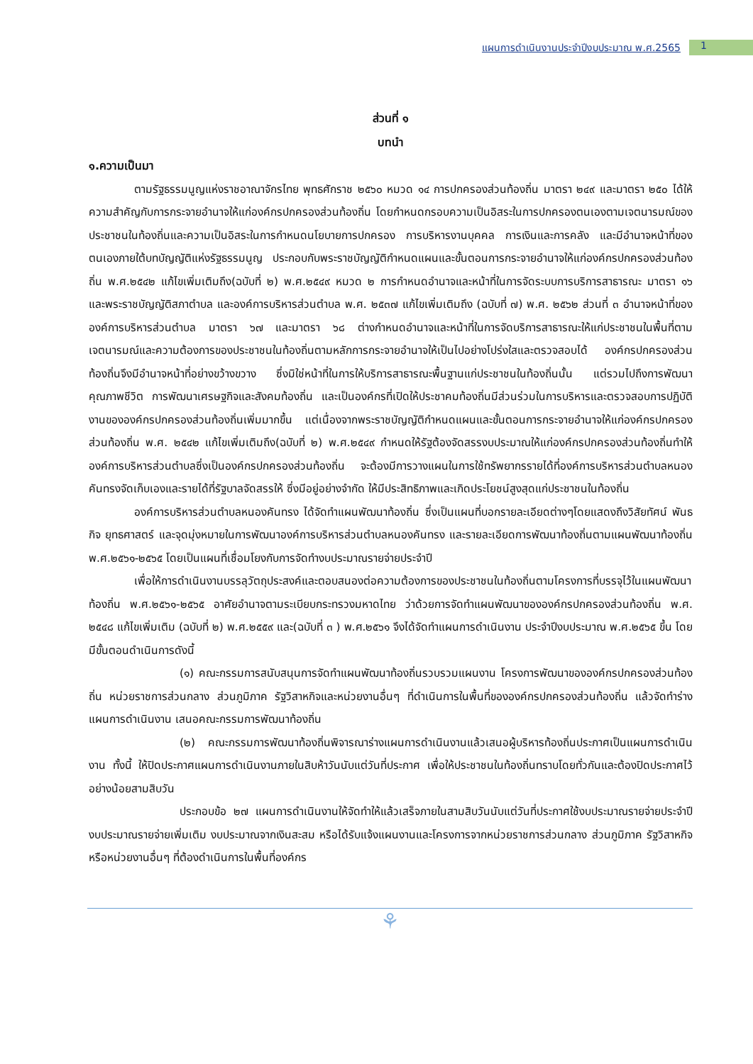แผนการดำเนินงานประจำปีงบประมาณ พ.ศ.2565
1
ส่วนที่ ๑
บทนำ
๑.ความเป็นมา
ตามรัฐธรรมนูญแห่งราชอาณาจักรไทย พุทธศักราช ๒๕๖๐ หมวด ๑๔ การปกครองส่วนท้องถิ่น มาตรา ๒๔๙ และมาตรา ๒๕๐ ได้ให้ความสำคัญกับการกระจายอำนาจให้แก่องค์กรปกครองส่วนท้องถิ่น โดยกำหนดกรอบความเป็นอิสระในการปกครองตนเองตามเจตนารมณ์ของประชาชนในท้องถิ่นและความเป็นอิสระในการกำหนดนโยบายการปกครอง การบริหารงานบุคคล การเงินและการคลัง และมีอำนาจหน้าที่ของตนเองภายใต้บทบัญญัติแห่งรัฐธรรมนูญ ประกอบกับพระราชบัญญัติกำหนดแผนและขั้นตอนการกระจายอำนาจให้แก่องค์กรปกครองส่วนท้องถิ่น พ.ศ.๒๕๔๒ แก้ไขเพิ่มเติมถึง(ฉบับที่ ๒) พ.ศ.๒๕๔๙ หมวด ๒ การกำหนดอำนาจและหน้าที่ในการจัดระบบการบริการสาธารณะ มาตรา ๑๖ และพระราชบัญญัติสภาตำบล และองค์การบริหารส่วนตำบล พ.ศ. ๒๕๓๗ แก้ไขเพิ่มเติมถึง (ฉบับที่ ๗) พ.ศ. ๒๕๖๒ ส่วนที่ ๓ อำนาจหน้าที่ขององค์การบริหารส่วนตำบล มาตรา ๖๗ และมาตรา ๖๘ ต่างกำหนดอำนาจและหน้าที่ในการจัดบริการสาธารณะให้แก่ประชาชนในพื้นที่ตามเจตนารมณ์และความต้องการของประชาชนในท้องถิ่นตามหลักการกระจายอำนาจให้เป็นไปอย่างโปร่งใสและตรวจสอบได้ องค์กรปกครองส่วนท้องถิ่นจึงมีอำนาจหน้าที่อย่างขว้างขวาง ซึ่งมิใช่หน้าที่ในการให้บริการสาธารณะพื้นฐานแก่ประชาชนในท้องถิ่นนั้น แต่รวมไปถึงการพัฒนาคุณภาพชีวิต การพัฒนาเศรษฐกิจและสังคมท้องถิ่น และเป็นองค์กรที่เปิดให้ประชาคมท้องถิ่นมีส่วนร่วมในการบริหารและตรวจสอบการปฏิบัติงานขององค์กรปกครองส่วนท้องถิ่นเพิ่มมากขึ้น แต่เนื่องจากพระราชบัญญัติกำหนดแผนและขั้นตอนการกระจายอำนาจให้แก่องค์กรปกครองส่วนท้องถิ่น พ.ศ. ๒๕๔๒ แก้ไขเพิ่มเติมถึง(ฉบับที่ ๒) พ.ศ.๒๕๔๙ กำหนดให้รัฐต้องจัดสรรงบประมาณให้แก่องค์กรปกครองส่วนท้องถิ่นทำให้องค์การบริหารส่วนตำบลซึ่งเป็นองค์กรปกครองส่วนท้องถิ่น จะต้องมีการวางแผนในการใช้ทรัพยากรรายได้ที่องค์การบริหารส่วนตำบลหนองคันทรงจัดเก็บเองและรายได้ที่รัฐบาลจัดสรรให้ ซึ่งมีอยู่อย่างจำกัด ให้มีประสิทธิภาพและเกิดประโยชน์สูงสุดแก่ประชาชนในท้องถิ่น
องค์การบริหารส่วนตำบลหนองคันทรง ได้จัดทำแผนพัฒนาท้องถิ่น ซึ่งเป็นแผนที่บอกรายละเอียดต่างๆโดยแสดงถึงวิสัยทัศน์ พันธกิจ ยุทธศาสตร์ และจุดมุ่งหมายในการพัฒนาองค์การบริหารส่วนตำบลหนองคันทรง และรายละเอียดการพัฒนาท้องถิ่นตามแผนพัฒนาท้องถิ่น พ.ศ.๒๕๖๑-๒๕๖๕ โดยเป็นแผนที่เชื่อมโยงกับการจัดทำงบประมาณรายจ่ายประจำปี
เพื่อให้การดำเนินงานบรรลุวัตถุประสงค์และตอบสนองต่อความต้องการของประชาชนในท้องถิ่นตามโครงการที่บรรจุไว้ในแผนพัฒนาท้องถิ่น พ.ศ.๒๕๖๑-๒๕๖๕ อาศัยอำนาจตามระเบียบกระทรวงมหาดไทย ว่าด้วยการจัดทำแผนพัฒนาขององค์กรปกครองส่วนท้องถิ่น พ.ศ. ๒๕๔๘ แก้ไขเพิ่มเติม (ฉบับที่ ๒) พ.ศ.๒๕๕๙ และ(ฉบับที่ ๓ ) พ.ศ.๒๕๖๑ จึงได้จัดทำแผนการดำเนินงาน ประจำปีงบประมาณ พ.ศ.๒๕๖๕ ขึ้น โดยมีขั้นตอนดำเนินการดังนี้
(๑) คณะกรรมการสนับสนุนการจัดทำแผนพัฒนาท้องถิ่นรวบรวมแผนงาน โครงการพัฒนาขององค์กรปกครองส่วนท้องถิ่น หน่วยราชการส่วนกลาง ส่วนภูมิภาค รัฐวิสาหกิจและหน่วยงานอื่นๆ ที่ดำเนินการในพื้นที่ขององค์กรปกครองส่วนท้องถิ่น แล้วจัดทำร่างแผนการดำเนินงาน เสนอคณะกรรมการพัฒนาท้องถิ่น
(๒) คณะกรรมการพัฒนาท้องถิ่นพิจารณาร่างแผนการดำเนินงานแล้วเสนอผู้บริหารท้องถิ่นประกาศเป็นแผนการดำเนินงาน ทั้งนี้ ให้ปิดประกาศแผนการดำเนินงานภายในสิบห้าวันนับแต่วันที่ประกาศ เพื่อให้ประชาชนในท้องถิ่นทราบโดยทั่วกันและต้องปิดประกาศไว้อย่างน้อยสามสิบวัน
ประกอบข้อ ๒๗ แผนการดำเนินงานให้จัดทำให้แล้วเสร็จภายในสามสิบวันนับแต่วันที่ประกาศใช้งบประมาณรายจ่ายประจำปี งบประมาณรายจ่ายเพิ่มเติม งบประมาณจากเงินสะสม หรือได้รับแจ้งแผนงานและโครงการจากหน่วยราชการส่วนกลาง ส่วนภูมิภาค รัฐวิสาหกิจ หรือหน่วยงานอื่นๆ ที่ต้องดำเนินการในพื้นที่องค์กร
⚘